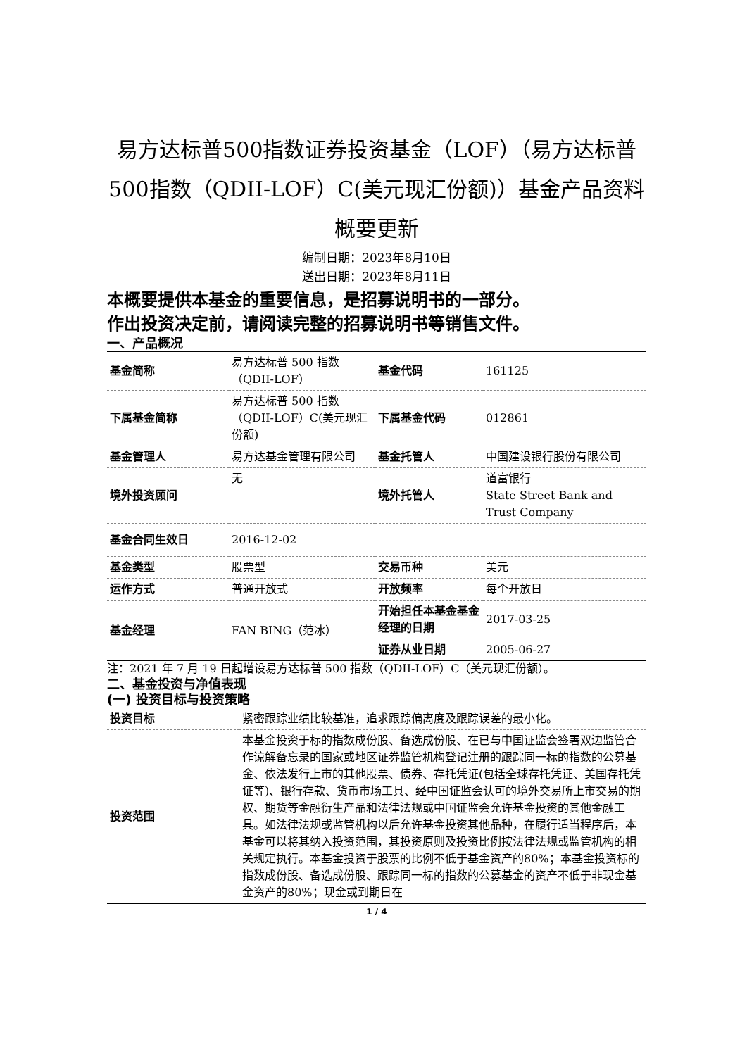易方达标普500指数证券投资基金（LOF）（易方达标普500指数（QDII-LOF）C(美元现汇份额)）基金产品资料概要更新
编制日期：2023年8月10日
送出日期：2023年8月11日
本概要提供本基金的重要信息，是招募说明书的一部分。
作出投资决定前，请阅读完整的招募说明书等销售文件。
一、产品概况
| 基金简称 | 易方达标普 500 指数（QDII-LOF） | 基金代码 | 161125 |
| 下属基金简称 | 易方达标普 500 指数（QDII-LOF）C(美元现汇份额) | 下属基金代码 | 012861 |
| 基金管理人 | 易方达基金管理有限公司 | 基金托管人 | 中国建设银行股份有限公司 |
| 境外投资顾问 | 无 | 境外托管人 | 道富银行 State Street Bank and Trust Company |
| 基金合同生效日 | 2016-12-02 | | |
| 基金类型 | 股票型 | 交易币种 | 美元 |
| 运作方式 | 普通开放式 | 开放频率 | 每个开放日 |
| 基金经理 | FAN BING（范冰） | 开始担任本基金基金经理的日期 | 2017-03-25 |
| | | 证券从业日期 | 2005-06-27 |
注：2021 年 7 月 19 日起增设易方达标普 500 指数（QDII-LOF）C（美元现汇份额）。
二、基金投资与净值表现
(一) 投资目标与投资策略
| 投资目标 | 紧密跟踪业绩比较基准，追求跟踪偏离度及跟踪误差的最小化。 |
| 投资范围 | 本基金投资于标的指数成份股、备选成份股、在已与中国证监会签署双边监管合作谅解备忘录的国家或地区证券监管机构登记注册的跟踪同一标的指数的公募基金、依法发行上市的其他股票、债券、存托凭证(包括全球存托凭证、美国存托凭证等)、银行存款、货币市场工具、经中国证监会认可的境外交易所上市交易的期权、期货等金融衍生产品和法律法规或中国证监会允许基金投资的其他金融工具。如法律法规或监管机构以后允许基金投资其他品种，在履行适当程序后，本基金可以将其纳入投资范围，其投资原则及投资比例按法律法规或监管机构的相关规定执行。本基金投资于股票的比例不低于基金资产的80%；本基金投资标的指数成份股、备选成份股、跟踪同一标的指数的公募基金的资产不低于非现金基金资产的80%；现金或到期日在 |
1 / 4